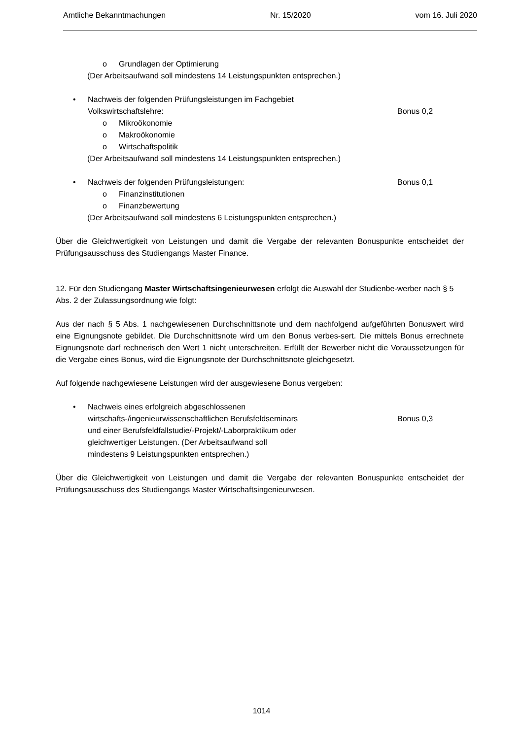Amtliche Bekanntmachungen Nr. 15/2020 vom 16. Juli 2020
o Grundlagen der Optimierung
(Der Arbeitsaufwand soll mindestens 14 Leistungspunkten entsprechen.)
• Nachweis der folgenden Prüfungsleistungen im Fachgebiet
Volkswirtschaftslehre:
Bonus 0,2
o Mikroökonomie
o Makroökonomie
o Wirtschaftspolitik
(Der Arbeitsaufwand soll mindestens 14 Leistungspunkten entsprechen.)
• Nachweis der folgenden Prüfungsleistungen:
Bonus 0,1
o Finanzinstitutionen
o Finanzbewertung
(Der Arbeitsaufwand soll mindestens 6 Leistungspunkten entsprechen.)
Über die Gleichwertigkeit von Leistungen und damit die Vergabe der relevanten Bonuspunkte entscheidet der Prüfungsausschuss des Studiengangs Master Finance.
12. Für den Studiengang Master Wirtschaftsingenieurwesen erfolgt die Auswahl der Studienbe-werber nach § 5 Abs. 2 der Zulassungsordnung wie folgt:
Aus der nach § 5 Abs. 1 nachgewiesenen Durchschnittsnote und dem nachfolgend aufgeführten Bonuswert wird eine Eignungsnote gebildet. Die Durchschnittsnote wird um den Bonus verbes-sert. Die mittels Bonus errechnete Eignungsnote darf rechnerisch den Wert 1 nicht unterschreiten. Erfüllt der Bewerber nicht die Voraussetzungen für die Vergabe eines Bonus, wird die Eignungsnote der Durchschnittsnote gleichgesetzt.
Auf folgende nachgewiesene Leistungen wird der ausgewiesene Bonus vergeben:
• Nachweis eines erfolgreich abgeschlossenen
wirtschafts-/ingenieurwissenschaftlichen Berufsfeldseminars
und einer Berufsfeldfallstudie/-Projekt/-Laborpraktikum oder
gleichwertiger Leistungen. (Der Arbeitsaufwand soll
mindestens 9 Leistungspunkten entsprechen.)
Bonus 0,3
Über die Gleichwertigkeit von Leistungen und damit die Vergabe der relevanten Bonuspunkte entscheidet der Prüfungsausschuss des Studiengangs Master Wirtschaftsingenieurwesen.
1014